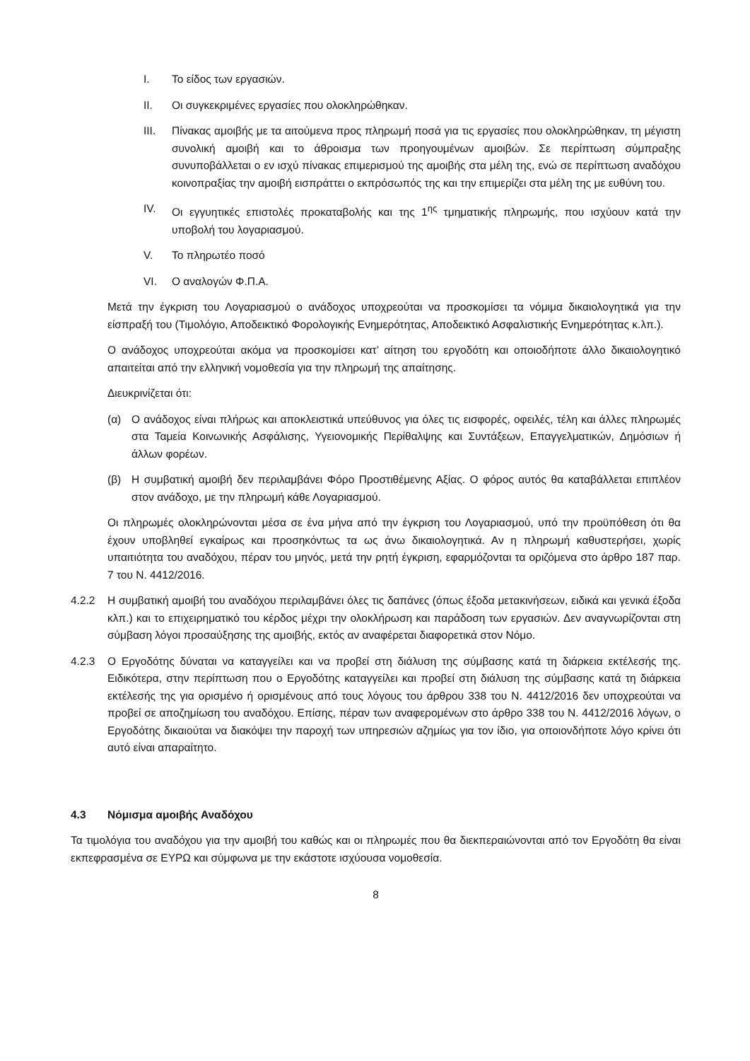I. Το είδος των εργασιών.
II. Οι συγκεκριμένες εργασίες που ολοκληρώθηκαν.
III. Πίνακας αμοιβής με τα αιτούμενα προς πληρωμή ποσά για τις εργασίες που ολοκληρώθηκαν, τη μέγιστη συνολική αμοιβή και το άθροισμα των προηγουμένων αμοιβών. Σε περίπτωση σύμπραξης συνυποβάλλεται ο εν ισχύ πίνακας επιμερισμού της αμοιβής στα μέλη της, ενώ σε περίπτωση αναδόχου κοινοπραξίας την αμοιβή εισπράττει ο εκπρόσωπός της και την επιμερίζει στα μέλη της με ευθύνη του.
IV. Οι εγγυητικές επιστολές προκαταβολής και της 1<sup>ης</sup> τμηματικής πληρωμής, που ισχύουν κατά την υποβολή του λογαριασμού.
V. Το πληρωτέο ποσό
VI. Ο αναλογών Φ.Π.Α.
Μετά την έγκριση του Λογαριασμού ο ανάδοχος υποχρεούται να προσκομίσει τα νόμιμα δικαιολογητικά για την είσπραξή του (Τιμολόγιο, Αποδεικτικό Φορολογικής Ενημερότητας, Αποδεικτικό Ασφαλιστικής Ενημερότητας κ.λπ.).
Ο ανάδοχος υποχρεούται ακόμα να προσκομίσει κατ’ αίτηση του εργοδότη και οποιοδήποτε άλλο δικαιολογητικό απαιτείται από την ελληνική νομοθεσία για την πληρωμή της απαίτησης.
Διευκρινίζεται ότι:
(α) Ο ανάδοχος είναι πλήρως και αποκλειστικά υπεύθυνος για όλες τις εισφορές, οφειλές, τέλη και άλλες πληρωμές στα Ταμεία Κοινωνικής Ασφάλισης, Υγειονομικής Περίθαλψης και Συντάξεων, Επαγγελματικών, Δημόσιων ή άλλων φορέων.
(β) Η συμβατική αμοιβή δεν περιλαμβάνει Φόρο Προστιθέμενης Αξίας. Ο φόρος αυτός θα καταβάλλεται επιπλέον στον ανάδοχο, με την πληρωμή κάθε Λογαριασμού.
Οι πληρωμές ολοκληρώνονται μέσα σε ένα μήνα από την έγκριση του Λογαριασμού, υπό την προϋπόθεση ότι θα έχουν υποβληθεί εγκαίρως και προσηκόντως τα ως άνω δικαιολογητικά. Αν η πληρωμή καθυστερήσει, χωρίς υπαιτιότητα του αναδόχου, πέραν του μηνός, μετά την ρητή έγκριση, εφαρμόζονται τα οριζόμενα στο άρθρο 187 παρ. 7 του Ν. 4412/2016.
4.2.2 Η συμβατική αμοιβή του αναδόχου περιλαμβάνει όλες τις δαπάνες (όπως έξοδα μετακινήσεων, ειδικά και γενικά έξοδα κλπ.) και το επιχειρηματικό του κέρδος μέχρι την ολοκλήρωση και παράδοση των εργασιών. Δεν αναγνωρίζονται στη σύμβαση λόγοι προσαύξησης της αμοιβής, εκτός αν αναφέρεται διαφορετικά στον Νόμο.
4.2.3 Ο Εργοδότης δύναται να καταγγείλει και να προβεί στη διάλυση της σύμβασης κατά τη διάρκεια εκτέλεσής της. Ειδικότερα, στην περίπτωση που ο Εργοδότης καταγγείλει και προβεί στη διάλυση της σύμβασης κατά τη διάρκεια εκτέλεσής της για ορισμένο ή ορισμένους από τους λόγους του άρθρου 338 του Ν. 4412/2016 δεν υποχρεούται να προβεί σε αποζημίωση του αναδόχου. Επίσης, πέραν των αναφερομένων στο άρθρο 338 του Ν. 4412/2016 λόγων, ο Εργοδότης δικαιούται να διακόψει την παροχή των υπηρεσιών αζημίως για τον ίδιο, για οποιονδήποτε λόγο κρίνει ότι αυτό είναι απαραίτητο.
4.3 Νόμισμα αμοιβής Αναδόχου
Τα τιμολόγια του αναδόχου για την αμοιβή του καθώς και οι πληρωμές που θα διεκπεραιώνονται από τον Εργοδότη θα είναι εκπεφρασμένα σε ΕΥΡΩ και σύμφωνα με την εκάστοτε ισχύουσα νομοθεσία.
8